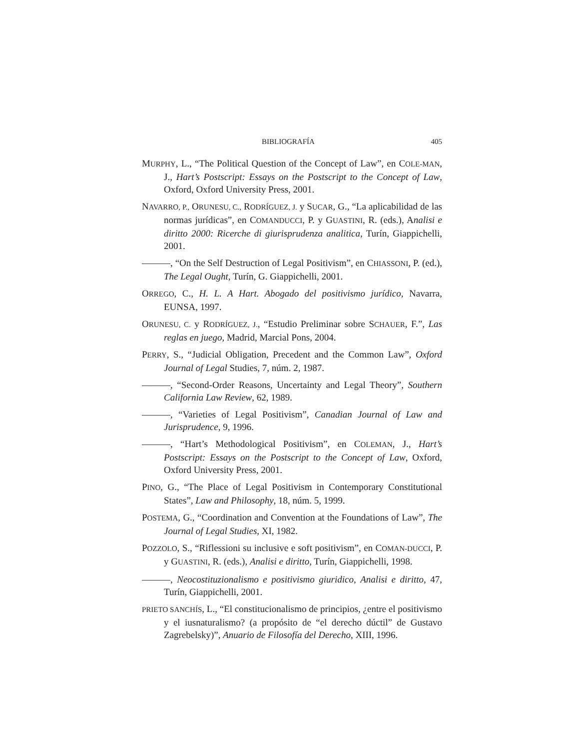BIBLIOGRAFÍA 405
MURPHY, L., “The Political Question of the Concept of Law”, en COLE-MAN, J., Hart’s Postscript: Essays on the Postscript to the Concept of Law, Oxford, Oxford University Press, 2001.
NAVARRO, P., ORUNESU, C., RODRÍGUEZ, J. y SUCAR, G., “La aplicabilidad de las normas jurídicas”, en COMANDUCCI, P. y GUASTINI, R. (eds.), Analisi e diritto 2000: Ricerche di giurisprudenza analitica, Turín, Giappichelli, 2001.
———, “On the Self Destruction of Legal Positivism”, en CHIASSONI, P. (ed.), The Legal Ought, Turín, G. Giappichelli, 2001.
ORREGO, C., H. L. A Hart. Abogado del positivismo jurídico, Navarra, EUNSA, 1997.
ORUNESU, C. y RODRÍGUEZ, J., “Estudio Preliminar sobre SCHAUER, F.”, Las reglas en juego, Madrid, Marcial Pons, 2004.
PERRY, S., “Judicial Obligation, Precedent and the Common Law”, Oxford Journal of Legal Studies, 7, núm. 2, 1987.
———, “Second-Order Reasons, Uncertainty and Legal Theory”, Southern California Law Review, 62, 1989.
———, “Varieties of Legal Positivism”, Canadian Journal of Law and Jurisprudence, 9, 1996.
———, “Hart’s Methodological Positivism”, en COLEMAN, J., Hart’s Postscript: Essays on the Postscript to the Concept of Law, Oxford, Oxford University Press, 2001.
PINO, G., “The Place of Legal Positivism in Contemporary Constitutional States”, Law and Philosophy, 18, núm. 5, 1999.
POSTEMA, G., “Coordination and Convention at the Foundations of Law”, The Journal of Legal Studies, XI, 1982.
POZZOLO, S., “Riflessioni su inclusive e soft positivism”, en COMAN-DUCCI, P. y GUASTINI, R. (eds.), Analisi e diritto, Turín, Giappichelli, 1998.
———, Neocostituzionalismo e positivismo giuridico, Analisi e diritto, 47, Turín, Giappichelli, 2001.
PRIETO SANCHÍS, L., “El constitucionalismo de principios, ¿entre el positivismo y el iusnaturalismo? (a propósito de “el derecho dúctil” de Gustavo Zagrebelsky)”, Anuario de Filosofía del Derecho, XIII, 1996.